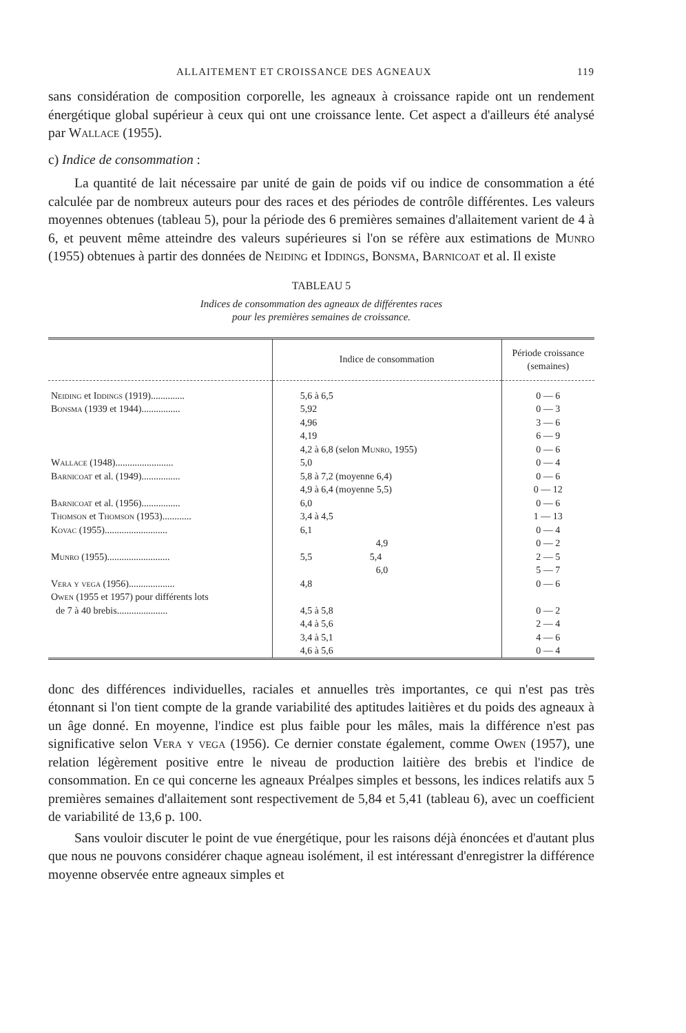ALLAITEMENT ET CROISSANCE DES AGNEAUX 119
sans considération de composition corporelle, les agneaux à croissance rapide ont un rendement énergétique global supérieur à ceux qui ont une croissance lente. Cet aspect a d'ailleurs été analysé par Wallace (1955).
c) Indice de consommation :
La quantité de lait nécessaire par unité de gain de poids vif ou indice de consommation a été calculée par de nombreux auteurs pour des races et des périodes de contrôle différentes. Les valeurs moyennes obtenues (tableau 5), pour la période des 6 premières semaines d'allaitement varient de 4 à 6, et peuvent même atteindre des valeurs supérieures si l'on se réfère aux estimations de Munro (1955) obtenues à partir des données de Neiding et Iddings, Bonsma, Barnicoat et al. Il existe
TABLEAU 5
Indices de consommation des agneaux de différentes races
pour les premières semaines de croissance.
| | Indice de consommation | Période croissance (semaines) |
| --- | --- | --- |
| Neiding et Iddings (1919).............. | 5,6 à 6,5 | 0 — 6 |
| Bonsma (1939 et 1944)................ | 5,92 | 0 — 3 |
| | 4,96 | 3 — 6 |
| | 4,19 | 6 — 9 |
| | 4,2 à 6,8 (selon Munro , 1955) | 0 — 6 |
| Wallace (1948)........................ | 5,0 | 0 — 4 |
| Barnicoat et al. (1949)................ | 5,8 à 7,2 (moyenne 6,4) | 0 — 6 |
| | 4,9 à 6,4 (moyenne 5,5) | 0 — 12 |
| Barnicoat et al. (1956)................ | 6,0 | 0 — 6 |
| Thomson et Thomson (1953)............ | 3,4 à 4,5 | 1 — 13 |
| Kovac (1955).......................... | 6,1 | 0 — 4 |
| | 4,9 | 0 — 2 |
| Munro (1955).......................... | 5,5 5,4 | 2 — 5 |
| | 6,0 | 5 — 7 |
| Vera y vega (1956)................... | 4,8 | 0 — 6 |
| Owen (1955 et 1957) pour différents lots | | |
| de 7 à 40 brebis..................... | 4,5 à 5,8 | 0 — 2 |
| | 4,4 à 5,6 | 2 — 4 |
| | 3,4 à 5,1 | 4 — 6 |
| | 4,6 à 5,6 | 0 — 4 |
donc des différences individuelles, raciales et annuelles très importantes, ce qui n'est pas très étonnant si l'on tient compte de la grande variabilité des aptitudes laitières et du poids des agneaux à un âge donné. En moyenne, l'indice est plus faible pour les mâles, mais la différence n'est pas significative selon Vera y vega (1956). Ce dernier constate également, comme Owen (1957), une relation légèrement positive entre le niveau de production laitière des brebis et l'indice de consommation. En ce qui concerne les agneaux Préalpes simples et bessons, les indices relatifs aux 5 premières semaines d'allaitement sont respectivement de 5,84 et 5,41 (tableau 6), avec un coefficient de variabilité de 13,6 p. 100.
Sans vouloir discuter le point de vue énergétique, pour les raisons déjà énoncées et d'autant plus que nous ne pouvons considérer chaque agneau isolément, il est intéressant d'enregistrer la différence moyenne observée entre agneaux simples et